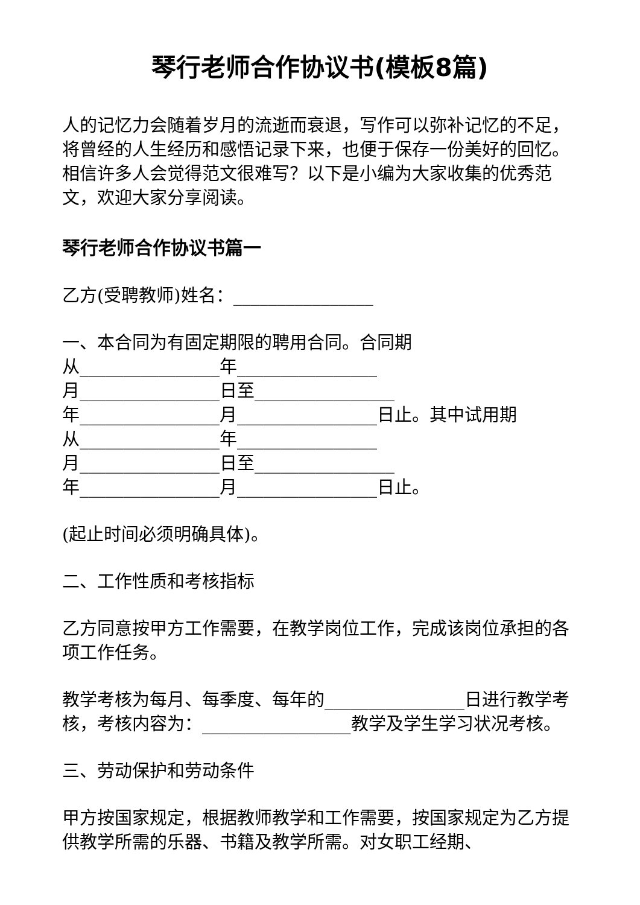琴行老师合作协议书(模板8篇)
人的记忆力会随着岁月的流逝而衰退，写作可以弥补记忆的不足，将曾经的人生经历和感悟记录下来，也便于保存一份美好的回忆。相信许多人会觉得范文很难写？以下是小编为大家收集的优秀范文，欢迎大家分享阅读。
琴行老师合作协议书篇一
乙方(受聘教师)姓名：________________
一、本合同为有固定期限的聘用合同。合同期
从________________年________________
月________________日至________________
年________________月________________日止。其中试用期
从________________年________________
月________________日至________________
年________________月________________日止。
(起止时间必须明确具体)。
二、工作性质和考核指标
乙方同意按甲方工作需要，在教学岗位工作，完成该岗位承担的各项工作任务。
教学考核为每月、每季度、每年的________________日进行教学考核，考核内容为：_________________教学及学生学习状况考核。
三、劳动保护和劳动条件
甲方按国家规定，根据教师教学和工作需要，按国家规定为乙方提供教学所需的乐器、书籍及教学所需。对女职工经期、